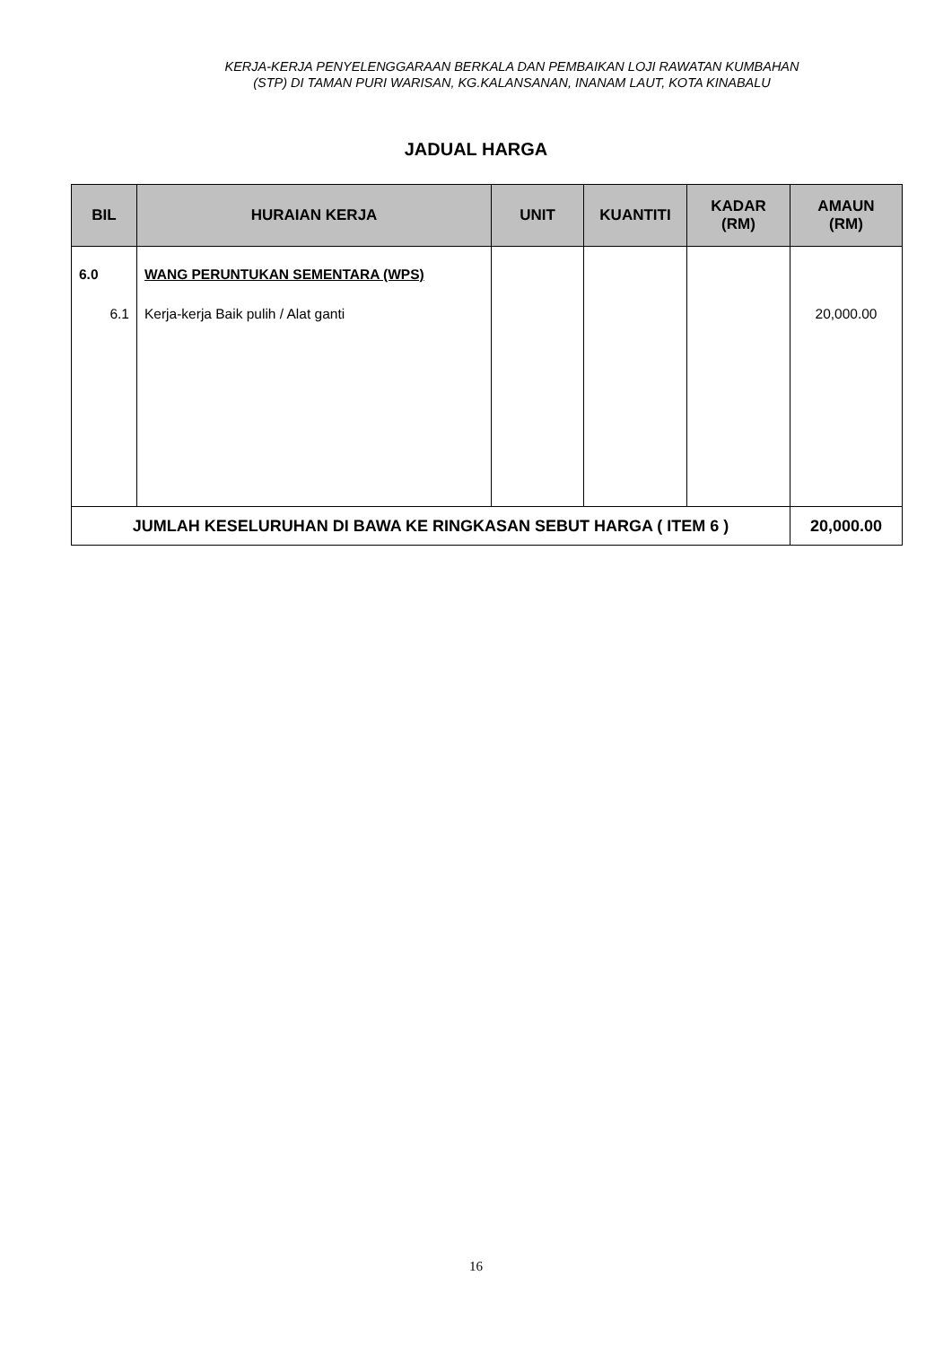KERJA-KERJA PENYELENGGARAAN BERKALA DAN PEMBAIKAN LOJI RAWATAN KUMBAHAN
(STP) DI TAMAN PURI WARISAN, KG.KALANSANAN, INANAM LAUT, KOTA KINABALU
JADUAL HARGA
| BIL | HURAIAN KERJA | UNIT | KUANTITI | KADAR (RM) | AMAUN (RM) |
| --- | --- | --- | --- | --- | --- |
| 6.0 6.1 | WANG PERUNTUKAN SEMENTARA (WPS) Kerja-kerja Baik pulih / Alat ganti | | | | 20,000.00 |
| JUMLAH KESELURUHAN DI BAWA KE RINGKASAN SEBUT HARGA ( ITEM 6 ) | | | | | 20,000.00 |
16